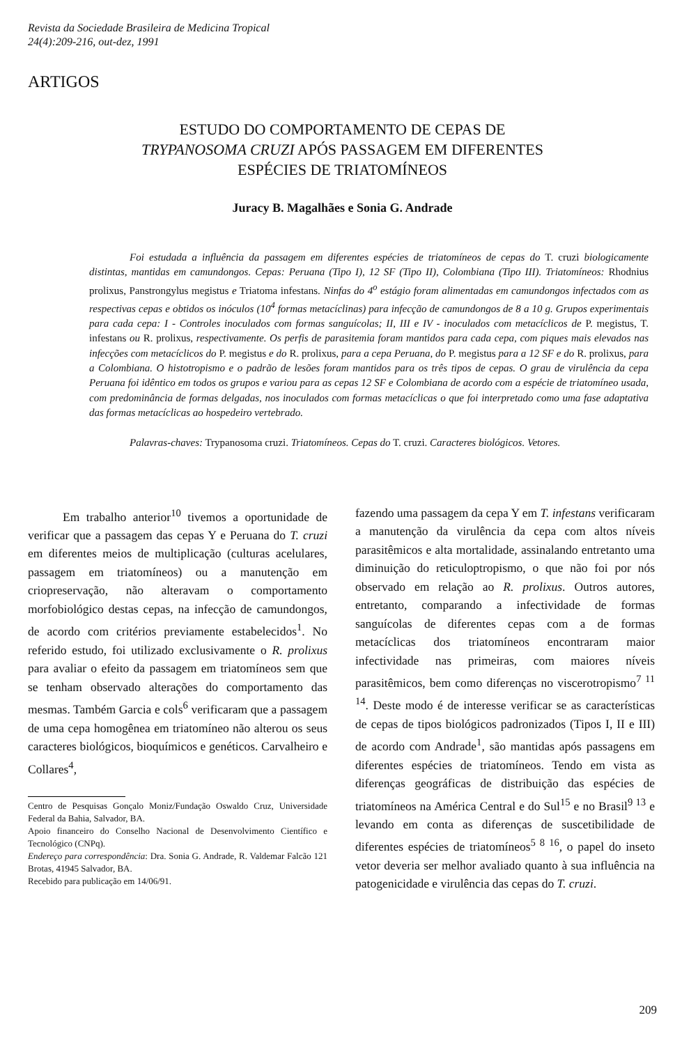Revista da Sociedade Brasileira de Medicina Tropical
24(4):209-216, out-dez, 1991
ARTIGOS
ESTUDO DO COMPORTAMENTO DE CEPAS DE
TRYPANOSOMA CRUZI APÓS PASSAGEM EM DIFERENTES
ESPÉCIES DE TRIATOMÍNEOS
Juracy B. Magalhães e Sonia G. Andrade
Foi estudada a influência da passagem em diferentes espécies de triatomíneos de cepas do T. cruzi biologicamente distintas, mantidas em camundongos. Cepas: Peruana (Tipo I), 12 SF (Tipo II), Colombiana (Tipo III). Triatomíneos: Rhodnius prolixus, Panstrongylus megistus e Triatoma infestans. Ninfas do 4<sup>o</sup> estágio foram alimentadas em camundongos infectados com as respectivas cepas e obtidos os inóculos (10<sup>4</sup> formas metacíclinas) para infecção de camundongos de 8 a 10 g. Grupos experimentais para cada cepa: I - Controles inoculados com formas sanguícolas; II, III e IV - inoculados com metacíclicos de P. megistus, T. infestans ou R. prolixus, respectivamente. Os perfis de parasitemia foram mantidos para cada cepa, com piques mais elevados nas infecções com metacíclicos do P. megistus e do R. prolixus, para a cepa Peruana, do P. megistus para a 12 SF e do R. prolixus, para a Colombiana. O histotropismo e o padrão de lesões foram mantidos para os três tipos de cepas. O grau de virulência da cepa Peruana foi idêntico em todos os grupos e variou para as cepas 12 SF e Colombiana de acordo com a espécie de triatomíneo usada, com predominância de formas delgadas, nos inoculados com formas metacíclicas o que foi interpretado como uma fase adaptativa das formas metacíclicas ao hospedeiro vertebrado.
Palavras-chaves: Trypanosoma cruzi. Triatomíneos. Cepas do T. cruzi. Caracteres biológicos. Vetores.
Em trabalho anterior<sup>10</sup> tivemos a oportunidade de verificar que a passagem das cepas Y e Peruana do T. cruzi em diferentes meios de multiplicação (culturas acelulares, passagem em triatomíneos) ou a manutenção em criopreservação, não alteravam o comportamento morfobiológico destas cepas, na infecção de camundongos, de acordo com critérios previamente estabelecidos<sup>1</sup>. No referido estudo, foi utilizado exclusivamente o R. prolixus para avaliar o efeito da passagem em triatomíneos sem que se tenham observado alterações do comportamento das mesmas. Também Garcia e cols<sup>6</sup> verificaram que a passagem de uma cepa homogênea em triatomíneo não alterou os seus caracteres biológicos, bioquímicos e genéticos. Carvalheiro e Collares<sup>4</sup>,
Centro de Pesquisas Gonçalo Moniz/Fundação Oswaldo Cruz, Universidade Federal da Bahia, Salvador, BA.
Apoio financeiro do Conselho Nacional de Desenvolvimento Científico e Tecnológico (CNPq).
Endereço para correspondência: Dra. Sonia G. Andrade, R. Valdemar Falcão 121 Brotas, 41945 Salvador, BA.
Recebido para publicação em 14/06/91.
fazendo uma passagem da cepa Y em T. infestans verificaram a manutenção da virulência da cepa com altos níveis parasitêmicos e alta mortalidade, assinalando entretanto uma diminuição do reticuloptropismo, o que não foi por nós observado em relação ao R. prolixus. Outros autores, entretanto, comparando a infectividade de formas sanguícolas de diferentes cepas com a de formas metacíclicas dos triatomíneos encontraram maior infectividade nas primeiras, com maiores níveis parasitêmicos, bem como diferenças no viscerotropismo<sup>7 11 14</sup>. Deste modo é de interesse verificar se as características de cepas de tipos biológicos padronizados (Tipos I, II e III) de acordo com Andrade<sup>1</sup>, são mantidas após passagens em diferentes espécies de triatomíneos. Tendo em vista as diferenças geográficas de distribuição das espécies de triatomíneos na América Central e do Sul<sup>15</sup> e no Brasil<sup>9 13</sup> e levando em conta as diferenças de suscetibilidade de diferentes espécies de triatomíneos<sup>5 8 16</sup>, o papel do inseto vetor deveria ser melhor avaliado quanto à sua influência na patogenicidade e virulência das cepas do T. cruzi.
209